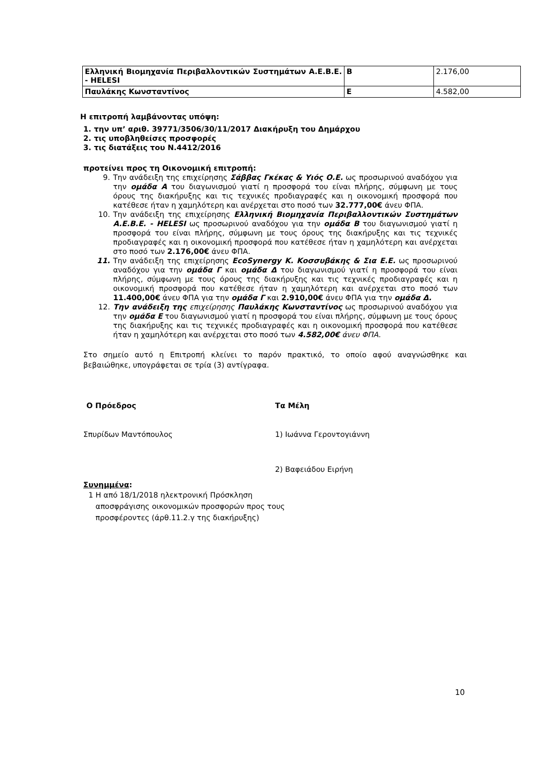| Ελληνική Βιομηχανία Περιβαλλοντικών Συστημάτων Α.Ε.Β.Ε. - HELESI | Β | 2.176,00 |
| Παυλάκης Κωνσταντίνος | Ε | 4.582,00 |
Η επιτροπή λαμβάνοντας υπόψη:
1. την υπ’ αριθ. 39771/3506/30/11/2017 Διακήρυξη του Δημάρχου
2. τις υποβληθείσες προσφορές
3. τις διατάξεις του Ν.4412/2016
προτείνει προς τη Οικονομική επιτροπή:
9. Την ανάδειξη της επιχείρησης Σάββας Γκέκας & Υιός Ο.Ε. ως προσωρινού αναδόχου για την ομάδα Α του διαγωνισμού γιατί η προσφορά του είναι πλήρης, σύμφωνη με τους όρους της διακήρυξης και τις τεχνικές προδιαγραφές και η οικονομική προσφορά που κατέθεσε ήταν η χαμηλότερη και ανέρχεται στο ποσό των 32.777,00€ άνευ ΦΠΑ.
10. Την ανάδειξη της επιχείρησης Ελληνική Βιομηχανία Περιβαλλοντικών Συστημάτων Α.Ε.Β.Ε. - HELESI ως προσωρινού αναδόχου για την ομάδα Β του διαγωνισμού γιατί η προσφορά του είναι πλήρης, σύμφωνη με τους όρους της διακήρυξης και τις τεχνικές προδιαγραφές και η οικονομική προσφορά που κατέθεσε ήταν η χαμηλότερη και ανέρχεται στο ποσό των 2.176,00€ άνευ ΦΠΑ.
11. Την ανάδειξη της επιχείρησης EcoSynergy Κ. Κοσσυβάκης & Σια Ε.Ε. ως προσωρινού αναδόχου για την ομάδα Γ και ομάδα Δ του διαγωνισμού γιατί η προσφορά του είναι πλήρης, σύμφωνη με τους όρους της διακήρυξης και τις τεχνικές προδιαγραφές και η οικονομική προσφορά που κατέθεσε ήταν η χαμηλότερη και ανέρχεται στο ποσό των 11.400,00€ άνευ ΦΠΑ για την ομάδα Γ και 2.910,00€ άνευ ΦΠΑ για την ομάδα Δ.
12. Την ανάδειξη της επιχείρησης Παυλάκης Κωνσταντίνος ως προσωρινού αναδόχου για την ομάδα Ε του διαγωνισμού γιατί η προσφορά του είναι πλήρης, σύμφωνη με τους όρους της διακήρυξης και τις τεχνικές προδιαγραφές και η οικονομική προσφορά που κατέθεσε ήταν η χαμηλότερη και ανέρχεται στο ποσό των 4.582,00€ άνευ ΦΠΑ.
Στο σημείο αυτό η Επιτροπή κλείνει το παρόν πρακτικό, το οποίο αφού αναγνώσθηκε και βεβαιώθηκε, υπογράφεται σε τρία (3) αντίγραφα.
Ο Πρόεδρος Τα Μέλη
Σπυρίδων Μαντόπουλος 1) Ιωάννα Γεροντογιάννη
2) Βαφειάδου Ειρήνη
Συνημμένα:
1 Η από 18/1/2018 ηλεκτρονική Πρόσκληση
αποσφράγισης οικονομικών προσφορών προς τους
προσφέροντες (άρθ.11.2.γ της διακήρυξης)
10